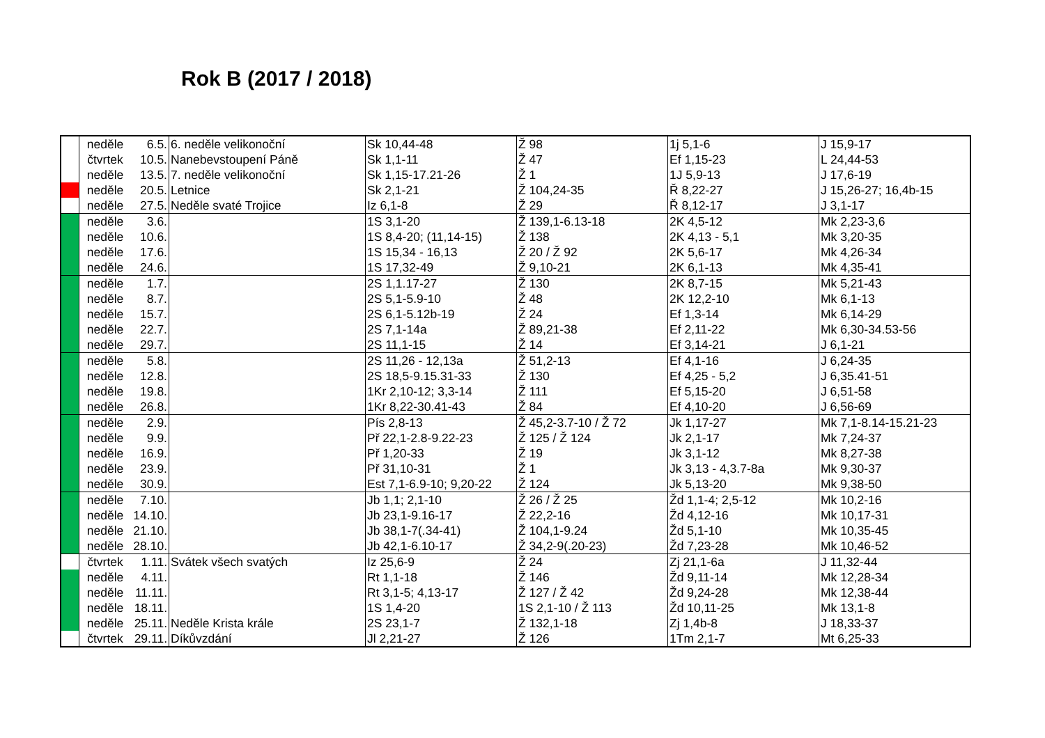Rok B (2017 / 2018)
| | neděle | 6.5. | 6. neděle velikonoční | Sk 10,44-48 | Ž 98 | 1j 5,1-6 | J 15,9-17 |
| | čtvrtek | 10.5. | Nanebevstoupení Páně | Sk 1,1-11 | Ž 47 | Ef 1,15-23 | L 24,44-53 |
| | neděle | 13.5. | 7. neděle velikonoční | Sk 1,15-17.21-26 | Ž 1 | 1J 5,9-13 | J 17,6-19 |
| | neděle | 20.5. | Letnice | Sk 2,1-21 | Ž 104,24-35 | Ř 8,22-27 | J 15,26-27; 16,4b-15 |
| | neděle | 27.5. | Neděle svaté Trojice | Iz 6,1-8 | Ž 29 | Ř 8,12-17 | J 3,1-17 |
| | neděle | 3.6. | | 1S 3,1-20 | Ž 139,1-6.13-18 | 2K 4,5-12 | Mk 2,23-3,6 |
| | neděle | 10.6. | | 1S 8,4-20; (11,14-15) | Ž 138 | 2K 4,13 - 5,1 | Mk 3,20-35 |
| | neděle | 17.6. | | 1S 15,34 - 16,13 | Ž 20 / Ž 92 | 2K 5,6-17 | Mk 4,26-34 |
| | neděle | 24.6. | | 1S 17,32-49 | Ž 9,10-21 | 2K 6,1-13 | Mk 4,35-41 |
| | neděle | 1.7. | | 2S 1,1.17-27 | Ž 130 | 2K 8,7-15 | Mk 5,21-43 |
| | neděle | 8.7. | | 2S 5,1-5.9-10 | Ž 48 | 2K 12,2-10 | Mk 6,1-13 |
| | neděle | 15.7. | | 2S 6,1-5.12b-19 | Ž 24 | Ef 1,3-14 | Mk 6,14-29 |
| | neděle | 22.7. | | 2S 7,1-14a | Ž 89,21-38 | Ef 2,11-22 | Mk 6,30-34.53-56 |
| | neděle | 29.7. | | 2S 11,1-15 | Ž 14 | Ef 3,14-21 | J 6,1-21 |
| | neděle | 5.8. | | 2S 11,26 - 12,13a | Ž 51,2-13 | Ef 4,1-16 | J 6,24-35 |
| | neděle | 12.8. | | 2S 18,5-9.15.31-33 | Ž 130 | Ef 4,25 - 5,2 | J 6,35.41-51 |
| | neděle | 19.8. | | 1Kr 2,10-12; 3,3-14 | Ž 111 | Ef 5,15-20 | J 6,51-58 |
| | neděle | 26.8. | | 1Kr 8,22-30.41-43 | Ž 84 | Ef 4,10-20 | J 6,56-69 |
| | neděle | 2.9. | | Pís 2,8-13 | Ž 45,2-3.7-10 / Ž 72 | Jk 1,17-27 | Mk 7,1-8.14-15.21-23 |
| | neděle | 9.9. | | Př 22,1-2.8-9.22-23 | Ž 125 / Ž 124 | Jk 2,1-17 | Mk 7,24-37 |
| | neděle | 16.9. | | Př 1,20-33 | Ž 19 | Jk 3,1-12 | Mk 8,27-38 |
| | neděle | 23.9. | | Př 31,10-31 | Ž 1 | Jk 3,13 - 4,3.7-8a | Mk 9,30-37 |
| | neděle | 30.9. | | Est 7,1-6.9-10; 9,20-22 | Ž 124 | Jk 5,13-20 | Mk 9,38-50 |
| | neděle | 7.10. | | Jb 1,1; 2,1-10 | Ž 26 / Ž 25 | Žd 1,1-4; 2,5-12 | Mk 10,2-16 |
| | neděle | 14.10. | | Jb 23,1-9.16-17 | Ž 22,2-16 | Žd 4,12-16 | Mk 10,17-31 |
| | neděle | 21.10. | | Jb 38,1-7(.34-41) | Ž 104,1-9.24 | Žd 5,1-10 | Mk 10,35-45 |
| | neděle | 28.10. | | Jb 42,1-6.10-17 | Ž 34,2-9(.20-23) | Žd 7,23-28 | Mk 10,46-52 |
| | čtvrtek | 1.11. | Svátek všech svatých | Iz 25,6-9 | Ž 24 | Zj 21,1-6a | J 11,32-44 |
| | neděle | 4.11. | | Rt 1,1-18 | Ž 146 | Žd 9,11-14 | Mk 12,28-34 |
| | neděle | 11.11. | | Rt 3,1-5; 4,13-17 | Ž 127 / Ž 42 | Žd 9,24-28 | Mk 12,38-44 |
| | neděle | 18.11. | | 1S 1,4-20 | 1S 2,1-10 / Ž 113 | Žd 10,11-25 | Mk 13,1-8 |
| | neděle | 25.11. | Neděle Krista krále | 2S 23,1-7 | Ž 132,1-18 | Zj 1,4b-8 | J 18,33-37 |
| | čtvrtek | 29.11. | Díkůvzdání | Jl 2,21-27 | Ž 126 | 1Tm 2,1-7 | Mt 6,25-33 |